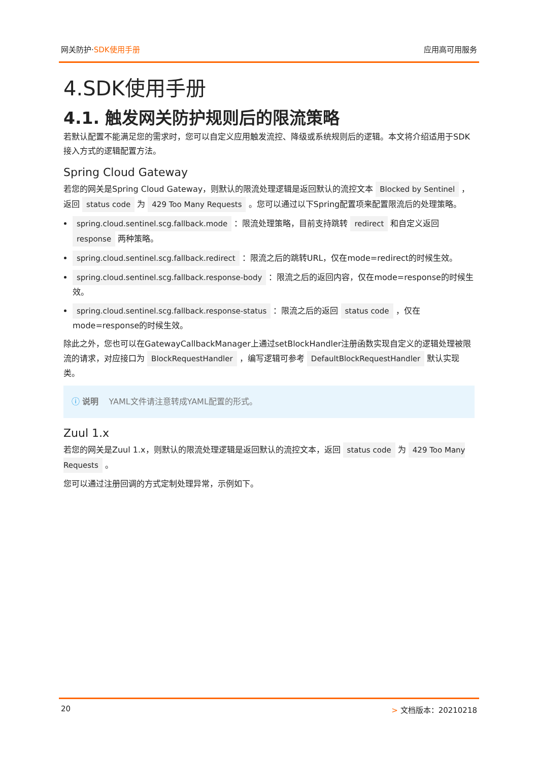网关防护·SDK使用手册 应用高可用服务
4.SDK使用手册
4.1. 触发网关防护规则后的限流策略
若默认配置不能满足您的需求时，您可以自定义应用触发流控、降级或系统规则后的逻辑。本文将介绍适用于SDK接入方式的逻辑配置方法。
Spring Cloud Gateway
若您的网关是Spring Cloud Gateway，则默认的限流处理逻辑是返回默认的流控文本 Blocked by Sentinel ，返回 status code 为 429 Too Many Requests 。您可以通过以下Spring配置项来配置限流后的处理策略。
spring.cloud.sentinel.scg.fallback.mode ：限流处理策略，目前支持跳转 redirect 和自定义返回 response 两种策略。
spring.cloud.sentinel.scg.fallback.redirect ：限流之后的跳转URL，仅在mode=redirect的时候生效。
spring.cloud.sentinel.scg.fallback.response-body ：限流之后的返回内容，仅在mode=response的时候生效。
spring.cloud.sentinel.scg.fallback.response-status ：限流之后的返回 status code ，仅在mode=response的时候生效。
除此之外，您也可以在GatewayCallbackManager上通过setBlockHandler注册函数实现自定义的逻辑处理被限流的请求，对应接口为 BlockRequestHandler ，编写逻辑可参考 DefaultBlockRequestHandler 默认实现类。
ⓘ 说明 YAML文件请注意转成YAML配置的形式。
Zuul 1.x
若您的网关是Zuul 1.x，则默认的限流处理逻辑是返回默认的流控文本，返回 status code 为 429 Too Many Requests 。
您可以通过注册回调的方式定制处理异常，示例如下。
20 > 文档版本：20210218